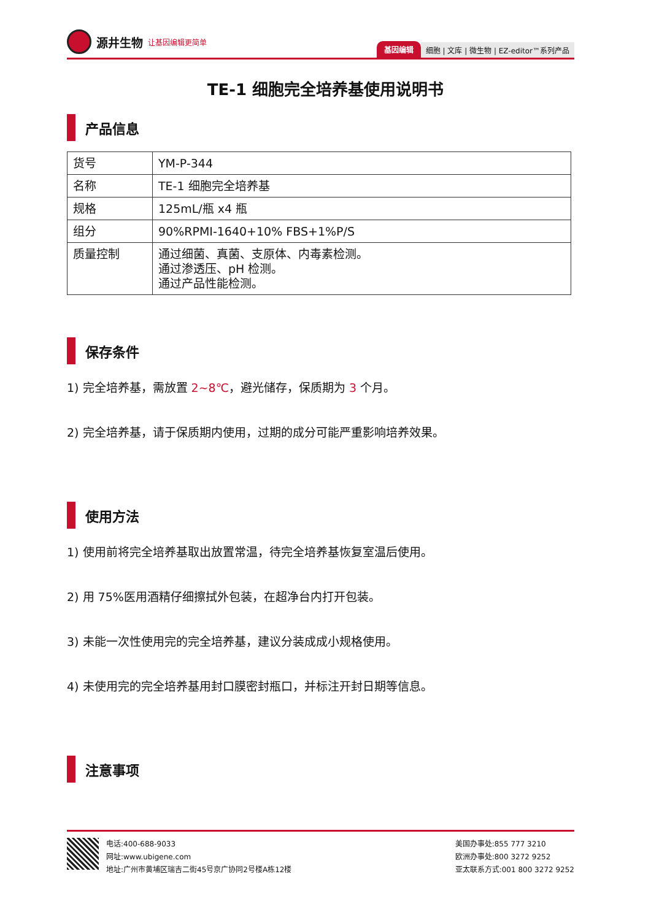源井生物 让基因编辑更简单
基因编辑 细胞 | 文库 | 微生物 | EZ-editor™系列产品
TE-1 细胞完全培养基使用说明书
产品信息
| 货号 | YM-P-344 |
| 名称 | TE-1 细胞完全培养基 |
| 规格 | 125mL/瓶 x4 瓶 |
| 组分 | 90%RPMI-1640+10% FBS+1%P/S |
| 质量控制 | 通过细菌、真菌、支原体、内毒素检测。 通过渗透压、pH 检测。 通过产品性能检测。 |
保存条件
1) 完全培养基，需放置 2~8℃，避光储存，保质期为 3 个月。
2) 完全培养基，请于保质期内使用，过期的成分可能严重影响培养效果。
使用方法
1) 使用前将完全培养基取出放置常温，待完全培养基恢复室温后使用。
2) 用 75%医用酒精仔细擦拭外包装，在超净台内打开包装。
3) 未能一次性使用完的完全培养基，建议分装成成小规格使用。
4) 未使用完的完全培养基用封口膜密封瓶口，并标注开封日期等信息。
注意事项
电话:400-688-9033
网址:www.ubigene.com
地址:广州市黄埔区瑞吉二街45号京广协同2号楼A栋12楼
美国办事处:855 777 3210
欧洲办事处:800 3272 9252
亚太联系方式:001 800 3272 9252